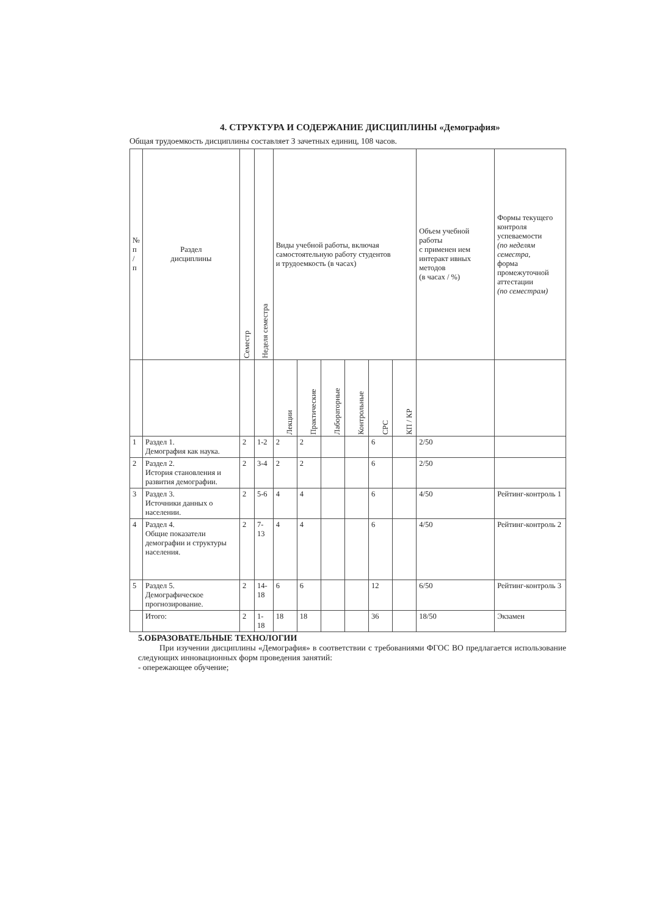4. СТРУКТУРА И СОДЕРЖАНИЕ ДИСЦИПЛИНЫ «Демография»
Общая трудоемкость дисциплины составляет 3 зачетных единиц, 108 часов.
| № п / п | Раздел дисциплины | Семестр | Неделя семестра | Виды учебной работы, включая самостоятельную работу студентов и трудоемкость (в часах) | | | | | | Объем учебной работы с применен ием интеракт ивных методов (в часах / %) | Формы текущего контроля успеваемости (по неделям семестра, форма промежуточной аттестации (по семестрам) |
| --- | --- | --- | --- | --- | --- | --- | --- | --- | --- | --- | --- |
| | | | | Лекции | Практические | Лабораторные | Контрольные | СРС | КП / КР | | |
| 1 | Раздел 1. Демография как наука. | 2 | 1-2 | 2 | 2 | | | 6 | | 2/50 | |
| 2 | Раздел 2. История становления и развития демографии. | 2 | 3-4 | 2 | 2 | | | 6 | | 2/50 | |
| 3 | Раздел 3. Источники данных о населении. | 2 | 5-6 | 4 | 4 | | | 6 | | 4/50 | Рейтинг-контроль 1 |
| 4 | Раздел 4. Общие показатели демографии и структуры населения. | 2 | 7-13 | 4 | 4 | | | 6 | | 4/50 | Рейтинг-контроль 2 |
| 5 | Раздел 5. Демографическое прогнозирование. | 2 | 14-18 | 6 | 6 | | | 12 | | 6/50 | Рейтинг-контроль 3 |
| | Итого: | 2 | 1-18 | 18 | 18 | | | 36 | | 18/50 | Экзамен |
5.ОБРАЗОВАТЕЛЬНЫЕ ТЕХНОЛОГИИ
При изучении дисциплины «Демография» в соответствии с требованиями ФГОС ВО предлагается использование следующих инновационных форм проведения занятий:
- опережающее обучение;